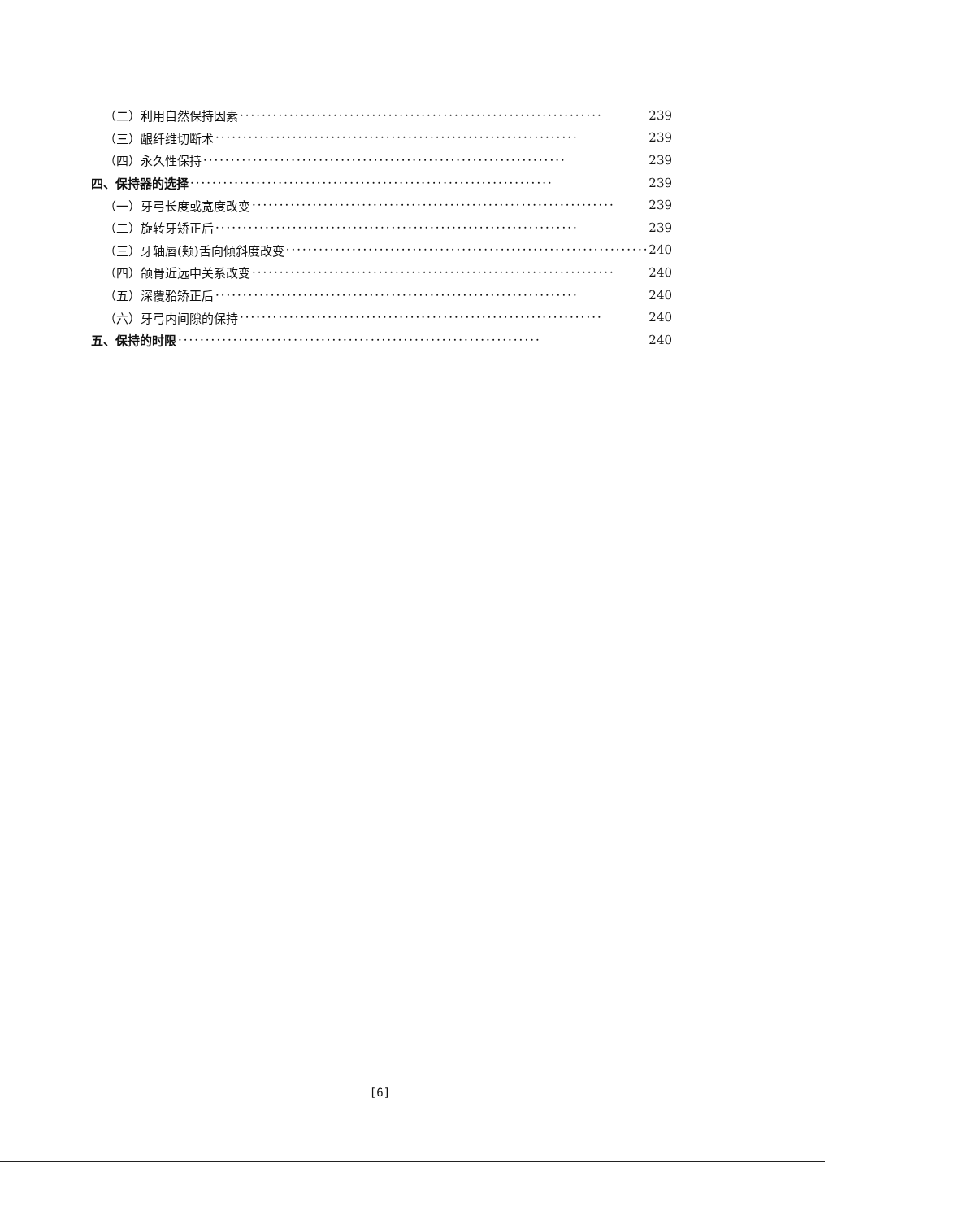（二）利用自然保持因素 ·································································· 239
（三）龈纤维切断术 ·································································· 239
（四）永久性保持 ·································································· 239
四、保持器的选择 ·································································· 239
（一）牙弓长度或宽度改变 ·································································· 239
（二）旋转牙矫正后 ·································································· 239
（三）牙轴唇(颊)舌向倾斜度改变 ·································································· 240
（四）颌骨近远中关系改变 ·································································· 240
（五）深覆𬌗矫正后 ·································································· 240
（六）牙弓内间隙的保持 ·································································· 240
五、保持的时限 ·································································· 240
[6]